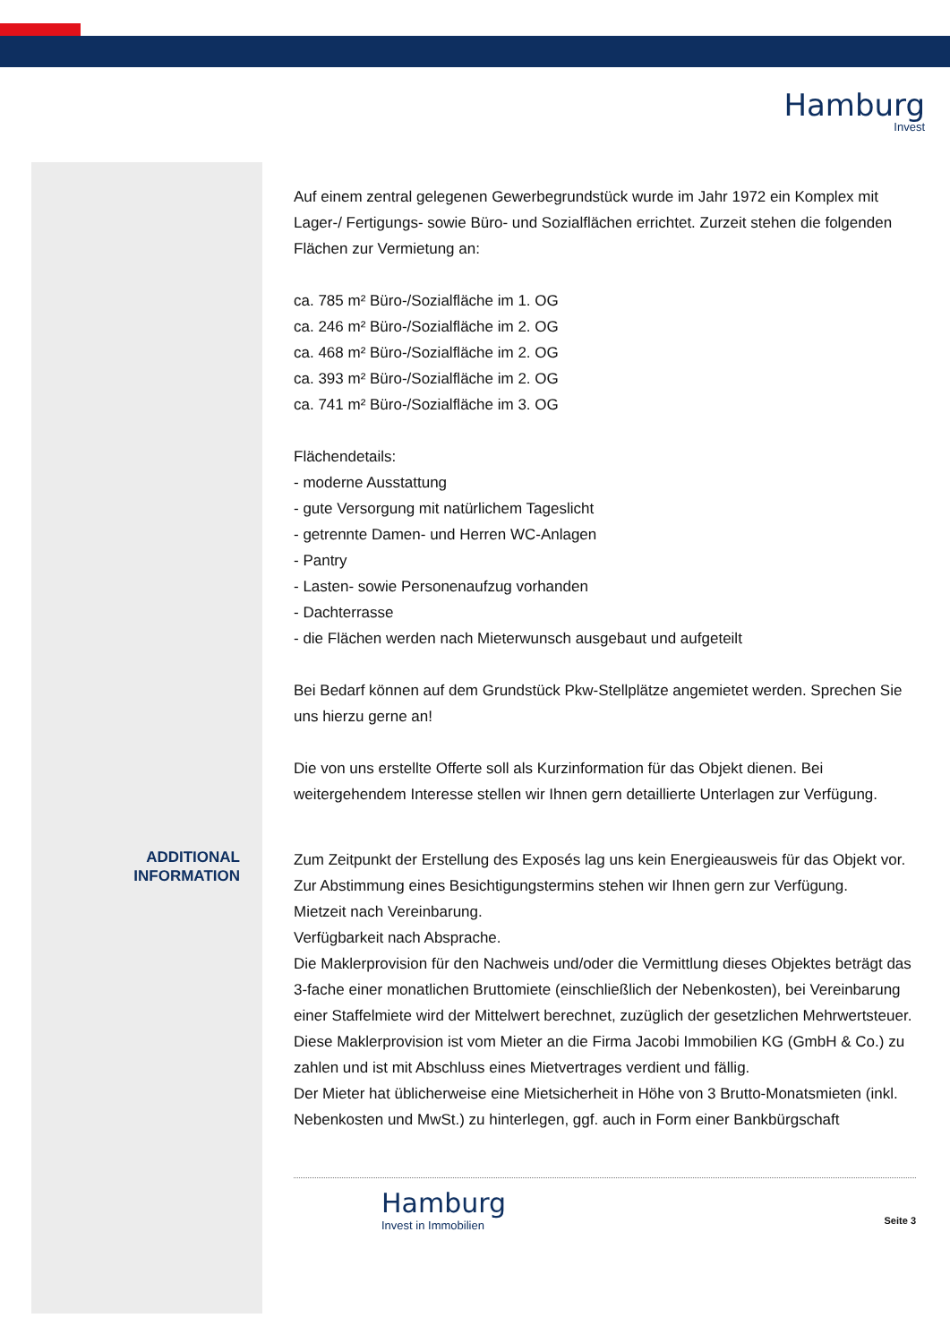Hamburg
Invest
ADDITIONAL
INFORMATION
Auf einem zentral gelegenen Gewerbegrundstück wurde im Jahr 1972 ein Komplex mit Lager-/ Fertigungs- sowie Büro- und Sozialflächen errichtet. Zurzeit stehen die folgenden Flächen zur Vermietung an:
ca. 785 m² Büro-/Sozialfläche im 1. OG
ca. 246 m² Büro-/Sozialfläche im 2. OG
ca. 468 m² Büro-/Sozialfläche im 2. OG
ca. 393 m² Büro-/Sozialfläche im 2. OG
ca. 741 m² Büro-/Sozialfläche im 3. OG
Flächendetails:
- moderne Ausstattung
- gute Versorgung mit natürlichem Tageslicht
- getrennte Damen- und Herren WC-Anlagen
- Pantry
- Lasten- sowie Personenaufzug vorhanden
- Dachterrasse
- die Flächen werden nach Mieterwunsch ausgebaut und aufgeteilt
Bei Bedarf können auf dem Grundstück Pkw-Stellplätze angemietet werden. Sprechen Sie uns hierzu gerne an!
Die von uns erstellte Offerte soll als Kurzinformation für das Objekt dienen. Bei weitergehendem Interesse stellen wir Ihnen gern detaillierte Unterlagen zur Verfügung.
Zum Zeitpunkt der Erstellung des Exposés lag uns kein Energieausweis für das Objekt vor.
Zur Abstimmung eines Besichtigungstermins stehen wir Ihnen gern zur Verfügung.
Mietzeit nach Vereinbarung.
Verfügbarkeit nach Absprache.
Die Maklerprovision für den Nachweis und/oder die Vermittlung dieses Objektes beträgt das 3-fache einer monatlichen Bruttomiete (einschließlich der Nebenkosten), bei Vereinbarung einer Staffelmiete wird der Mittelwert berechnet, zuzüglich der gesetzlichen Mehrwertsteuer. Diese Maklerprovision ist vom Mieter an die Firma Jacobi Immobilien KG (GmbH & Co.) zu zahlen und ist mit Abschluss eines Mietvertrages verdient und fällig.
Der Mieter hat üblicherweise eine Mietsicherheit in Höhe von 3 Brutto-Monatsmieten (inkl. Nebenkosten und MwSt.) zu hinterlegen, ggf. auch in Form einer Bankbürgschaft
Hamburg
Invest in Immobilien
Seite 3